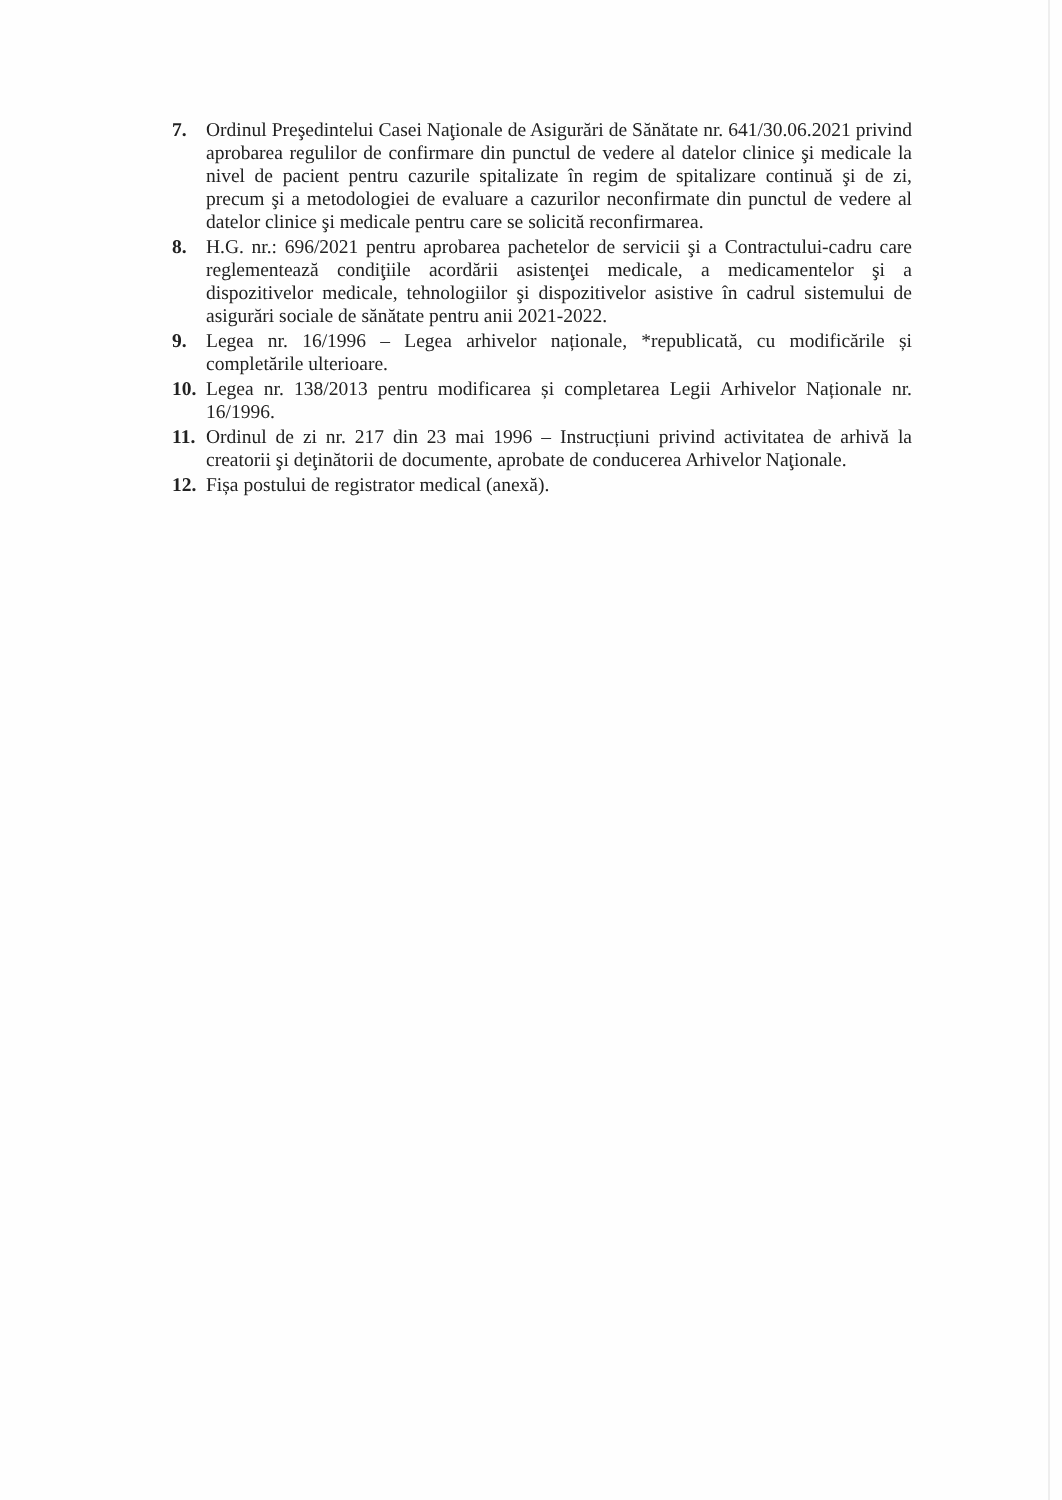7. Ordinul Preşedintelui Casei Naţionale de Asigurări de Sănătate nr. 641/30.06.2021 privind aprobarea regulilor de confirmare din punctul de vedere al datelor clinice şi medicale la nivel de pacient pentru cazurile spitalizate în regim de spitalizare continuă şi de zi, precum şi a metodologiei de evaluare a cazurilor neconfirmate din punctul de vedere al datelor clinice şi medicale pentru care se solicită reconfirmarea.
8. H.G. nr.: 696/2021 pentru aprobarea pachetelor de servicii şi a Contractului-cadru care reglementează condiţiile acordării asistenţei medicale, a medicamentelor şi a dispozitivelor medicale, tehnologiilor şi dispozitivelor asistive în cadrul sistemului de asigurări sociale de sănătate pentru anii 2021-2022.
9. Legea nr. 16/1996 – Legea arhivelor naționale, *republicată, cu modificările și completările ulterioare.
10.
Legea nr. 138/2013 pentru modificarea și completarea Legii Arhivelor Naționale nr. 16/1996.
11.
Ordinul de zi nr. 217 din 23 mai 1996 – Instrucțiuni privind activitatea de arhivă la creatorii şi deţinătorii de documente, aprobate de conducerea Arhivelor Naţionale.
12.
Fișa postului de registrator medical (anexă).